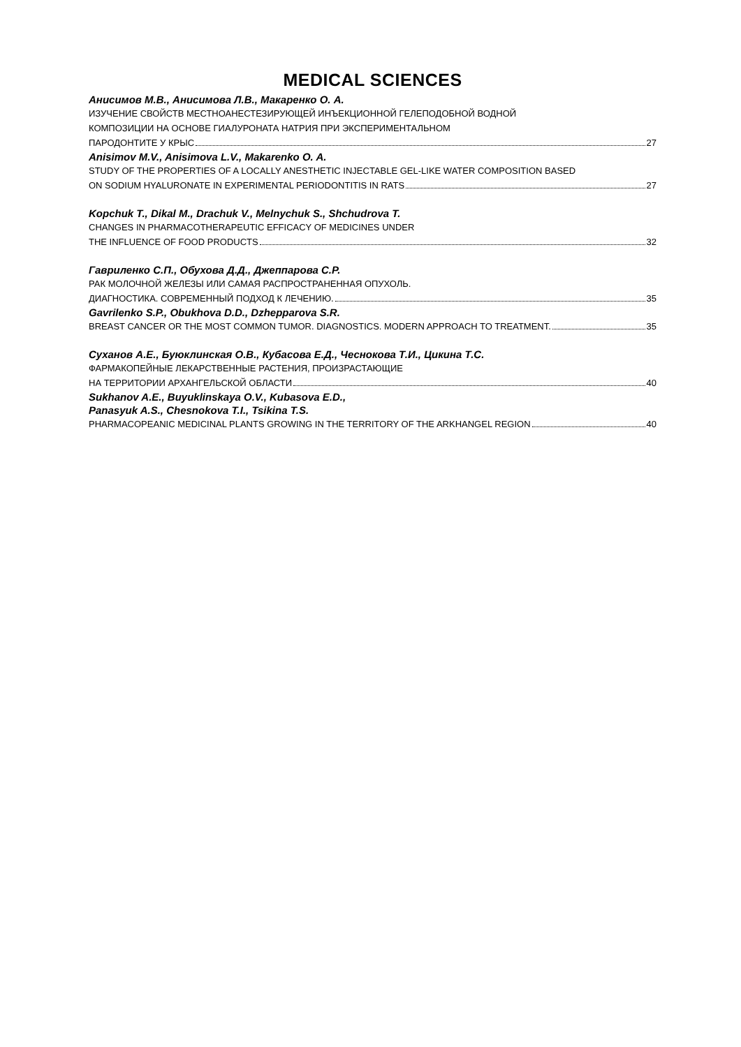MEDICAL SCIENCES
Анисимов М.В., Анисимова Л.В., Макаренко О. А.
ИЗУЧЕНИЕ СВОЙСТВ МЕСТНОАНЕСТЕЗИРУЮЩЕЙ ИНЪЕКЦИОННОЙ ГЕЛЕПОДОБНОЙ ВОДНОЙ
КОМПОЗИЦИИ НА ОСНОВЕ ГИАЛУРОНАТА НАТРИЯ ПРИ ЭКСПЕРИМЕНТАЛЬНОМ
ПАРОДОНТИТЕ У КРЫС 27
Anisimov M.V., Anisimova L.V., Makarenko O. A.
STUDY OF THE PROPERTIES OF A LOCALLY ANESTHETIC INJECTABLE GEL-LIKE WATER COMPOSITION BASED
ON SODIUM HYALURONATE IN EXPERIMENTAL PERIODONTITIS IN RATS 27
Kopchuk T., Dikal M., Drachuk V., Melnychuk S., Shchudrova T.
CHANGES IN PHARMACOTHERAPEUTIC EFFICACY OF MEDICINES UNDER
THE INFLUENCE OF FOOD PRODUCTS 32
Гавриленко С.П., Обухова Д.Д., Джеппарова С.Р.
РАК МОЛОЧНОЙ ЖЕЛЕЗЫ ИЛИ САМАЯ РАСПРОСТРАНЕННАЯ ОПУХОЛЬ.
ДИАГНОСТИКА. СОВРЕМЕННЫЙ ПОДХОД К ЛЕЧЕНИЮ. 35
Gavrilenko S.P., Obukhova D.D., Dzhepparova S.R.
BREAST CANCER OR THE MOST COMMON TUMOR. DIAGNOSTICS. MODERN APPROACH TO TREATMENT. 35
Суханов А.Е., Буюклинская О.В., Кубасова Е.Д., Чеснокова Т.И., Цикина Т.С.
ФАРМАКОПЕЙНЫЕ ЛЕКАРСТВЕННЫЕ РАСТЕНИЯ, ПРОИЗРАСТАЮЩИЕ
НА ТЕРРИТОРИИ АРХАНГЕЛЬСКОЙ ОБЛАСТИ 40
Sukhanov A.E., Buyuklinskaya O.V., Kubasova E.D.,
Panasyuk A.S., Chesnokova T.I., Tsikina T.S.
PHARMACOPEANIC MEDICINAL PLANTS GROWING IN THE TERRITORY OF THE ARKHANGEL REGION 40